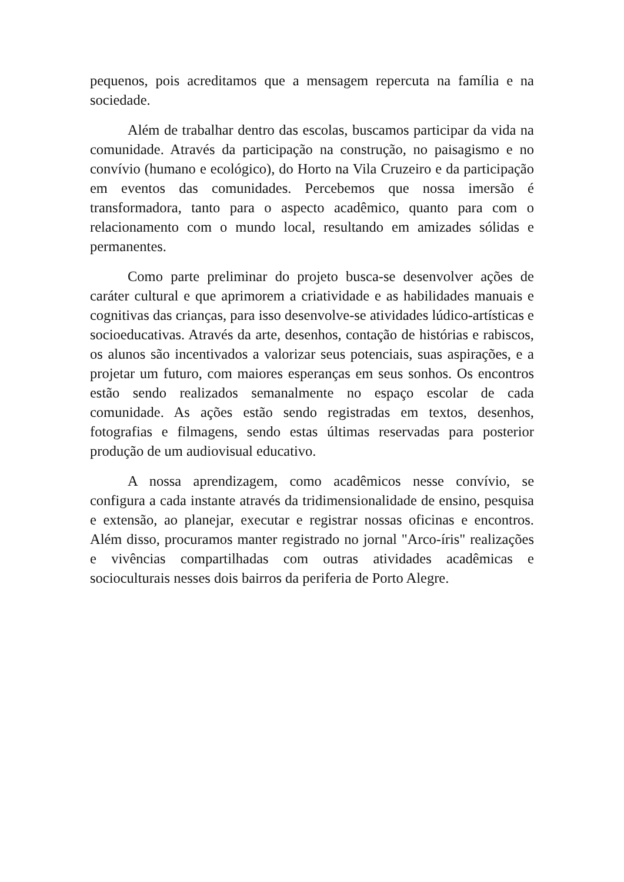pequenos, pois acreditamos que a mensagem repercuta na família e na sociedade.
Além de trabalhar dentro das escolas, buscamos participar da vida na comunidade. Através da participação na construção, no paisagismo e no convívio (humano e ecológico), do Horto na Vila Cruzeiro e da participação em eventos das comunidades. Percebemos que nossa imersão é transformadora, tanto para o aspecto acadêmico, quanto para com o relacionamento com o mundo local, resultando em amizades sólidas e permanentes.
Como parte preliminar do projeto busca-se desenvolver ações de caráter cultural e que aprimorem a criatividade e as habilidades manuais e cognitivas das crianças, para isso desenvolve-se atividades lúdico-artísticas e socioeducativas. Através da arte, desenhos, contação de histórias e rabiscos, os alunos são incentivados a valorizar seus potenciais, suas aspirações, e a projetar um futuro, com maiores esperanças em seus sonhos. Os encontros estão sendo realizados semanalmente no espaço escolar de cada comunidade. As ações estão sendo registradas em textos, desenhos, fotografias e filmagens, sendo estas últimas reservadas para posterior produção de um audiovisual educativo.
A nossa aprendizagem, como acadêmicos nesse convívio, se configura a cada instante através da tridimensionalidade de ensino, pesquisa e extensão, ao planejar, executar e registrar nossas oficinas e encontros. Além disso, procuramos manter registrado no jornal "Arco-íris" realizações e vivências compartilhadas com outras atividades acadêmicas e socioculturais nesses dois bairros da periferia de Porto Alegre.